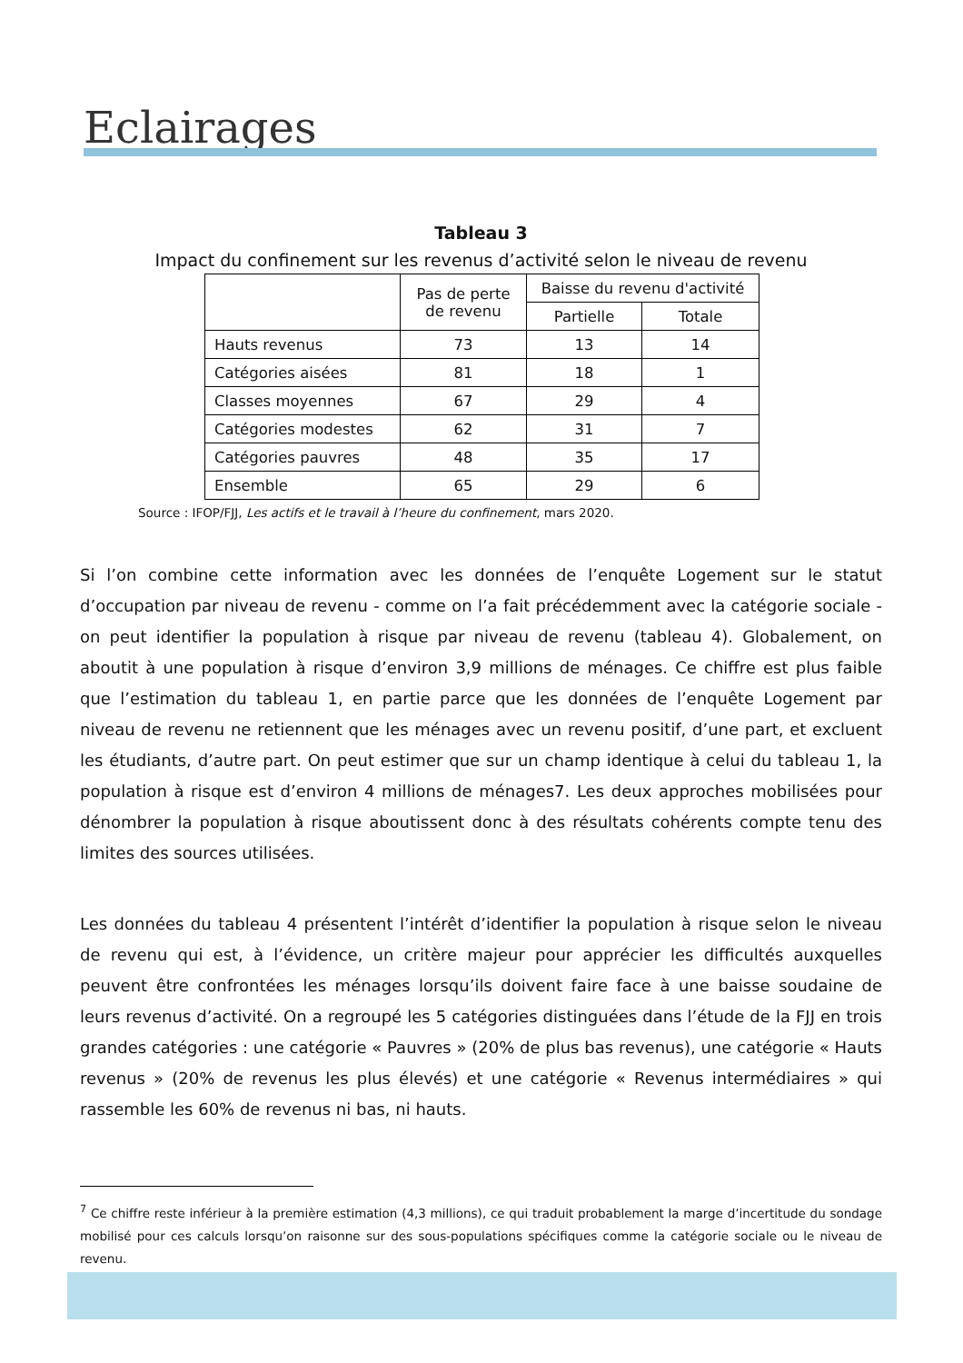Eclairages
Tableau 3
Impact du confinement sur les revenus d’activité selon le niveau de revenu
| | Pas de perte de revenu | Baisse du revenu d'activité | |
| --- | --- | --- | --- |
| | | Partielle | Totale |
| Hauts revenus | 73 | 13 | 14 |
| Catégories aisées | 81 | 18 | 1 |
| Classes moyennes | 67 | 29 | 4 |
| Catégories modestes | 62 | 31 | 7 |
| Catégories pauvres | 48 | 35 | 17 |
| Ensemble | 65 | 29 | 6 |
Source : IFOP/FJJ, Les actifs et le travail à l’heure du confinement, mars 2020.
Si l’on combine cette information avec les données de l’enquête Logement sur le statut d’occupation par niveau de revenu - comme on l’a fait précédemment avec la catégorie sociale - on peut identifier la population à risque par niveau de revenu (tableau 4). Globalement, on aboutit à une population à risque d’environ 3,9 millions de ménages. Ce chiffre est plus faible que l’estimation du tableau 1, en partie parce que les données de l’enquête Logement par niveau de revenu ne retiennent que les ménages avec un revenu positif, d’une part, et excluent les étudiants, d’autre part. On peut estimer que sur un champ identique à celui du tableau 1, la population à risque est d’environ 4 millions de ménages7. Les deux approches mobilisées pour dénombrer la population à risque aboutissent donc à des résultats cohérents compte tenu des limites des sources utilisées.
Les données du tableau 4 présentent l’intérêt d’identifier la population à risque selon le niveau de revenu qui est, à l’évidence, un critère majeur pour apprécier les difficultés auxquelles peuvent être confrontées les ménages lorsqu’ils doivent faire face à une baisse soudaine de leurs revenus d’activité. On a regroupé les 5 catégories distinguées dans l’étude de la FJJ en trois grandes catégories : une catégorie « Pauvres » (20% de plus bas revenus), une catégorie « Hauts revenus » (20% de revenus les plus élevés) et une catégorie « Revenus intermédiaires » qui rassemble les 60% de revenus ni bas, ni hauts.
<sup>7</sup> Ce chiffre reste inférieur à la première estimation (4,3 millions), ce qui traduit probablement la marge d’incertitude du sondage mobilisé pour ces calculs lorsqu’on raisonne sur des sous-populations spécifiques comme la catégorie sociale ou le niveau de revenu.